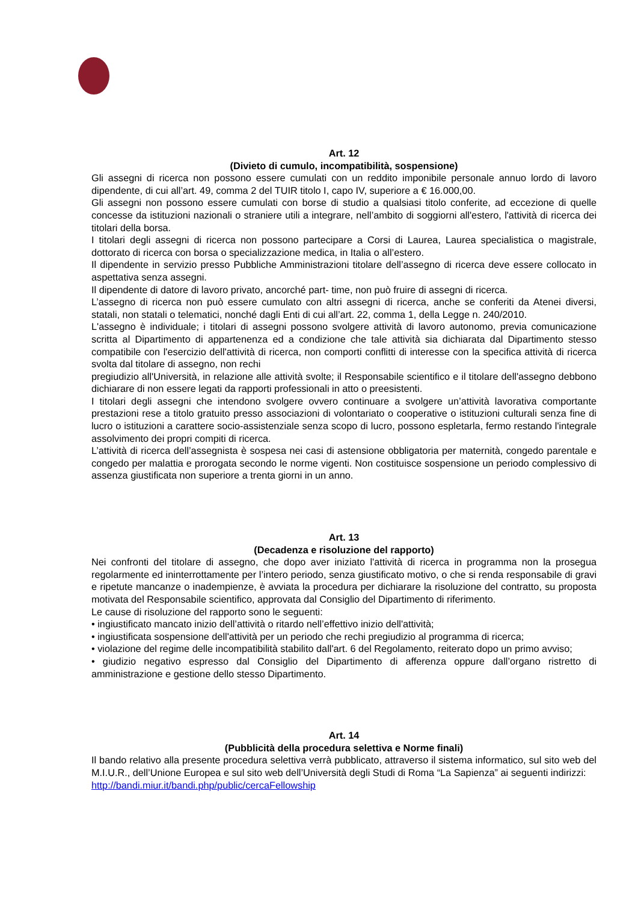Art. 12
(Divieto di cumulo, incompatibilità, sospensione)
Gli assegni di ricerca non possono essere cumulati con un reddito imponibile personale annuo lordo di lavoro dipendente, di cui all’art. 49, comma 2 del TUIR titolo I, capo IV, superiore a € 16.000,00.
Gli assegni non possono essere cumulati con borse di studio a qualsiasi titolo conferite, ad eccezione di quelle concesse da istituzioni nazionali o straniere utili a integrare, nell’ambito di soggiorni all'estero, l'attività di ricerca dei titolari della borsa.
I titolari degli assegni di ricerca non possono partecipare a Corsi di Laurea, Laurea specialistica o magistrale, dottorato di ricerca con borsa o specializzazione medica, in Italia o all’estero.
Il dipendente in servizio presso Pubbliche Amministrazioni titolare dell’assegno di ricerca deve essere collocato in aspettativa senza assegni.
Il dipendente di datore di lavoro privato, ancorché part- time, non può fruire di assegni di ricerca.
L’assegno di ricerca non può essere cumulato con altri assegni di ricerca, anche se conferiti da Atenei diversi, statali, non statali o telematici, nonché dagli Enti di cui all’art. 22, comma 1, della Legge n. 240/2010.
L'assegno è individuale; i titolari di assegni possono svolgere attività di lavoro autonomo, previa comunicazione scritta al Dipartimento di appartenenza ed a condizione che tale attività sia dichiarata dal Dipartimento stesso compatibile con l'esercizio dell'attività di ricerca, non comporti conflitti di interesse con la specifica attività di ricerca svolta dal titolare di assegno, non rechi
pregiudizio all'Università, in relazione alle attività svolte; il Responsabile scientifico e il titolare dell'assegno debbono dichiarare di non essere legati da rapporti professionali in atto o preesistenti.
I titolari degli assegni che intendono svolgere ovvero continuare a svolgere un’attività lavorativa comportante prestazioni rese a titolo gratuito presso associazioni di volontariato o cooperative o istituzioni culturali senza fine di lucro o istituzioni a carattere socio-assistenziale senza scopo di lucro, possono espletarla, fermo restando l'integrale assolvimento dei propri compiti di ricerca.
L’attività di ricerca dell’assegnista è sospesa nei casi di astensione obbligatoria per maternità, congedo parentale e congedo per malattia e prorogata secondo le norme vigenti. Non costituisce sospensione un periodo complessivo di assenza giustificata non superiore a trenta giorni in un anno.
Art. 13
(Decadenza e risoluzione del rapporto)
Nei confronti del titolare di assegno, che dopo aver iniziato l'attività di ricerca in programma non la prosegua regolarmente ed ininterrottamente per l’intero periodo, senza giustificato motivo, o che si renda responsabile di gravi e ripetute mancanze o inadempienze, è avviata la procedura per dichiarare la risoluzione del contratto, su proposta motivata del Responsabile scientifico, approvata dal Consiglio del Dipartimento di riferimento.
Le cause di risoluzione del rapporto sono le seguenti:
• ingiustificato mancato inizio dell’attività o ritardo nell’effettivo inizio dell'attività;
• ingiustificata sospensione dell'attività per un periodo che rechi pregiudizio al programma di ricerca;
• violazione del regime delle incompatibilità stabilito dall'art. 6 del Regolamento, reiterato dopo un primo avviso;
• giudizio negativo espresso dal Consiglio del Dipartimento di afferenza oppure dall’organo ristretto di amministrazione e gestione dello stesso Dipartimento.
Art. 14
(Pubblicità della procedura selettiva e Norme finali)
Il bando relativo alla presente procedura selettiva verrà pubblicato, attraverso il sistema informatico, sul sito web del M.I.U.R., dell’Unione Europea e sul sito web dell’Università degli Studi di Roma “La Sapienza” ai seguenti indirizzi:
http://bandi.miur.it/bandi.php/public/cercaFellowship